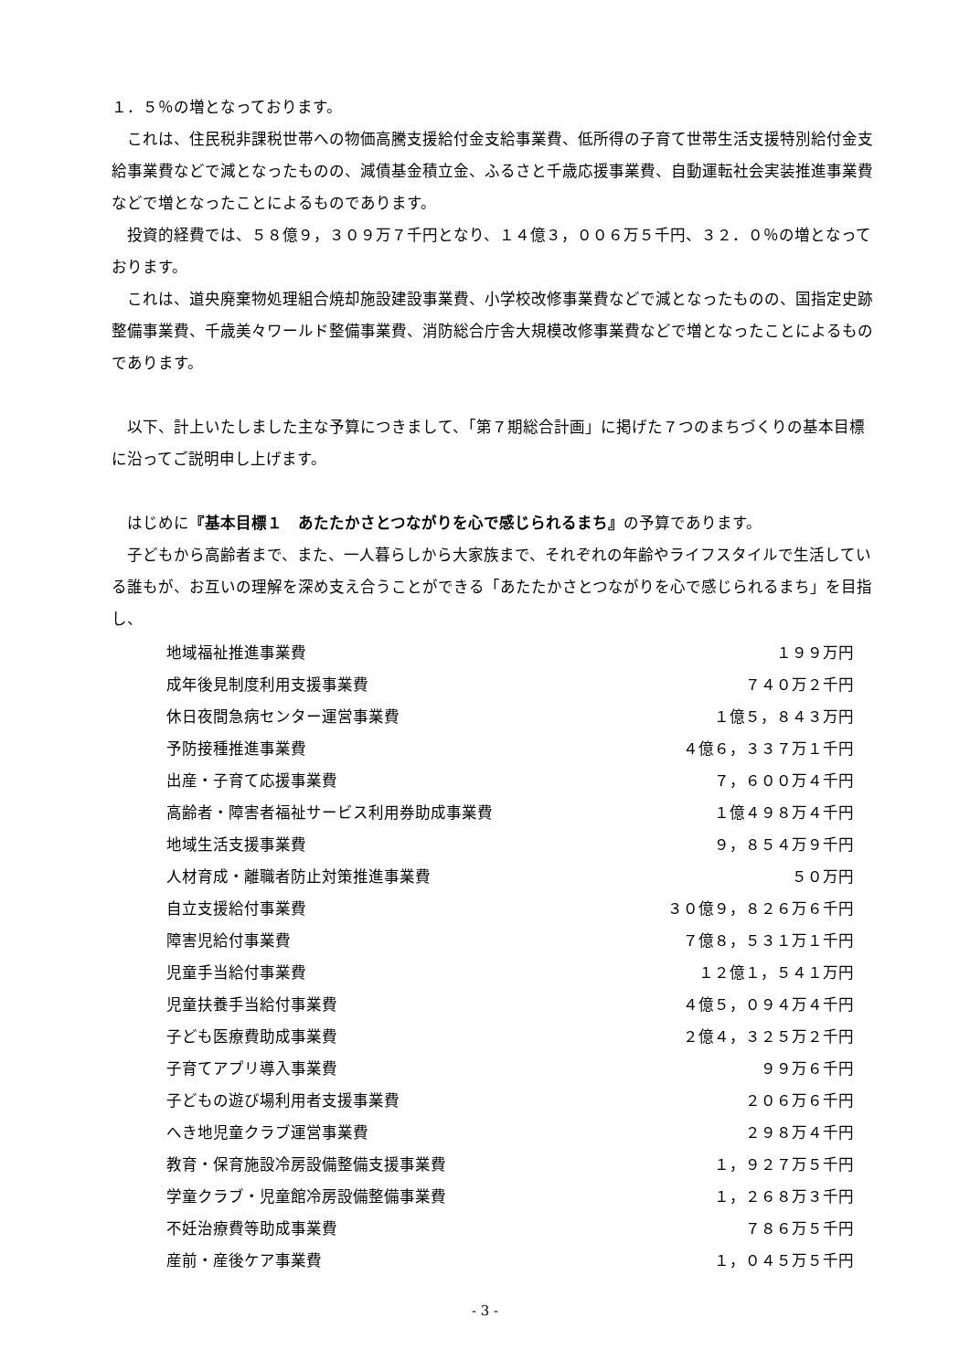１．５％の増となっております。
これは、住民税非課税世帯への物価高騰支援給付金支給事業費、低所得の子育て世帯生活支援特別給付金支給事業費などで減となったものの、減債基金積立金、ふるさと千歳応援事業費、自動運転社会実装推進事業費などで増となったことによるものであります。
投資的経費では、５８億９，３０９万７千円となり、１４億３，００６万５千円、３２．０％の増となっております。
これは、道央廃棄物処理組合焼却施設建設事業費、小学校改修事業費などで減となったものの、国指定史跡整備事業費、千歳美々ワールド整備事業費、消防総合庁舎大規模改修事業費などで増となったことによるものであります。
以下、計上いたしました主な予算につきまして、「第７期総合計画」に掲げた７つのまちづくりの基本目標に沿ってご説明申し上げます。
はじめに『基本目標１　あたたかさとつながりを心で感じられるまち』の予算であります。
子どもから高齢者まで、また、一人暮らしから大家族まで、それぞれの年齢やライフスタイルで生活している誰もが、お互いの理解を深め支え合うことができる「あたたかさとつながりを心で感じられるまち」を目指し、
| 地域福祉推進事業費 | １９９万円 |
| 成年後見制度利用支援事業費 | ７４０万２千円 |
| 休日夜間急病センター運営事業費 | １億５，８４３万円 |
| 予防接種推進事業費 | ４億６，３３７万１千円 |
| 出産・子育て応援事業費 | ７，６００万４千円 |
| 高齢者・障害者福祉サービス利用券助成事業費 | １億４９８万４千円 |
| 地域生活支援事業費 | ９，８５４万９千円 |
| 人材育成・離職者防止対策推進事業費 | ５０万円 |
| 自立支援給付事業費 | ３０億９，８２６万６千円 |
| 障害児給付事業費 | ７億８，５３１万１千円 |
| 児童手当給付事業費 | １２億１，５４１万円 |
| 児童扶養手当給付事業費 | ４億５，０９４万４千円 |
| 子ども医療費助成事業費 | ２億４，３２５万２千円 |
| 子育てアプリ導入事業費 | ９９万６千円 |
| 子どもの遊び場利用者支援事業費 | ２０６万６千円 |
| へき地児童クラブ運営事業費 | ２９８万４千円 |
| 教育・保育施設冷房設備整備支援事業費 | １，９２７万５千円 |
| 学童クラブ・児童館冷房設備整備事業費 | １，２６８万３千円 |
| 不妊治療費等助成事業費 | ７８６万５千円 |
| 産前・産後ケア事業費 | １，０４５万５千円 |
- 3 -